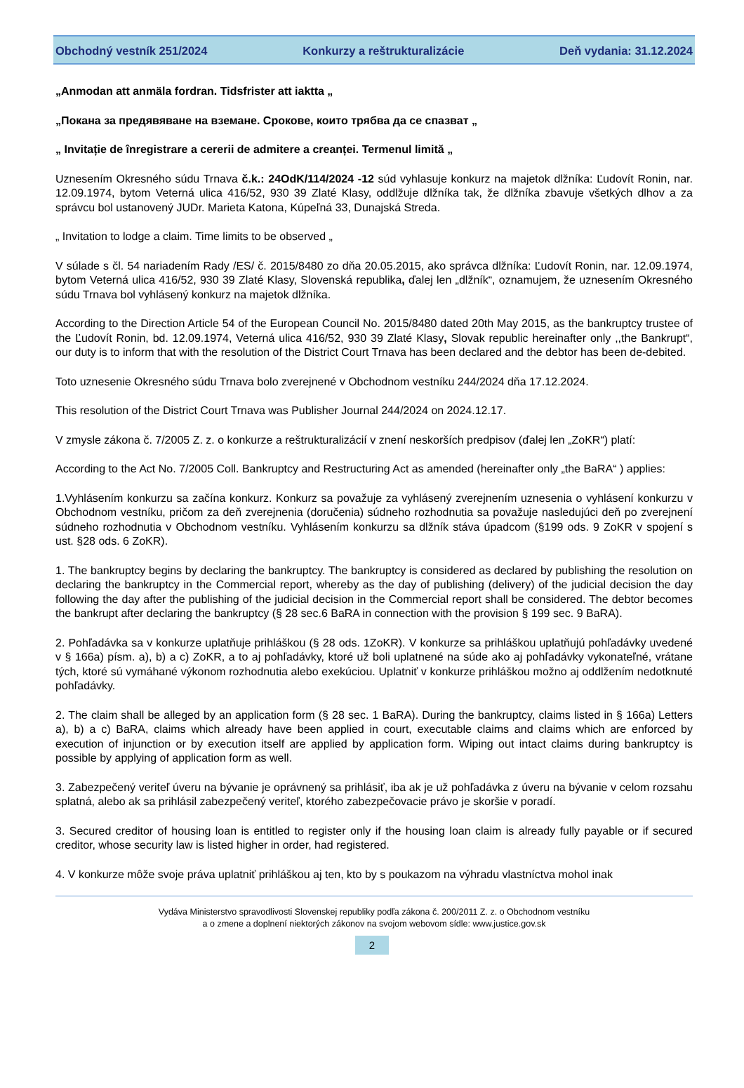Obchodný vestník 251/2024 Konkurzy a reštrukturalizácie Deň vydania: 31.12.2024
„Anmodan att anmäla fordran. Tidsfrister att iaktta „
„Покана за предявяване на вземане. Срокове, които трябва да се спазват „
„ Invitație de înregistrare a cererii de admitere a creanței. Termenul limită „
Uznesením Okresného súdu Trnava č.k.: 24OdK/114/2024 -12 súd vyhlasuje konkurz na majetok dlžníka: Ľudovít Ronin, nar. 12.09.1974, bytom Veterná ulica 416/52, 930 39 Zlaté Klasy, oddlžuje dlžníka tak, že dlžníka zbavuje všetkých dlhov a za správcu bol ustanovený JUDr. Marieta Katona, Kúpeľná 33, Dunajská Streda.
„ Invitation to lodge a claim. Time limits to be observed „
V súlade s čl. 54 nariadením Rady /ES/ č. 2015/8480 zo dňa 20.05.2015, ako správca dlžníka: Ľudovít Ronin, nar. 12.09.1974, bytom Veterná ulica 416/52, 930 39 Zlaté Klasy, Slovenská republika, ďalej len „dlžník“, oznamujem, že uznesením Okresného súdu Trnava bol vyhlásený konkurz na majetok dlžníka.
According to the Direction Article 54 of the European Council No. 2015/8480 dated 20th May 2015, as the bankruptcy trustee of the Ľudovít Ronin, bd. 12.09.1974, Veterná ulica 416/52, 930 39 Zlaté Klasy, Slovak republic hereinafter only ,,the Bankrupt“, our duty is to inform that with the resolution of the District Court Trnava has been declared and the debtor has been de-debited.
Toto uznesenie Okresného súdu Trnava bolo zverejnené v Obchodnom vestníku 244/2024 dňa 17.12.2024.
This resolution of the District Court Trnava was Publisher Journal 244/2024 on 2024.12.17.
V zmysle zákona č. 7/2005 Z. z. o konkurze a reštrukturalizácií v znení neskorších predpisov (ďalej len „ZoKR“) platí:
According to the Act No. 7/2005 Coll. Bankruptcy and Restructuring Act as amended (hereinafter only „the BaRA“ ) applies:
1.Vyhlásením konkurzu sa začína konkurz. Konkurz sa považuje za vyhlásený zverejnením uznesenia o vyhlásení konkurzu v Obchodnom vestníku, pričom za deň zverejnenia (doručenia) súdneho rozhodnutia sa považuje nasledujúci deň po zverejnení súdneho rozhodnutia v Obchodnom vestníku. Vyhlásením konkurzu sa dlžník stáva úpadcom (§199 ods. 9 ZoKR v spojení s ust. §28 ods. 6 ZoKR).
1. The bankruptcy begins by declaring the bankruptcy. The bankruptcy is considered as declared by publishing the resolution on declaring the bankruptcy in the Commercial report, whereby as the day of publishing (delivery) of the judicial decision the day following the day after the publishing of the judicial decision in the Commercial report shall be considered. The debtor becomes the bankrupt after declaring the bankruptcy (§ 28 sec.6 BaRA in connection with the provision § 199 sec. 9 BaRA).
2. Pohľadávka sa v konkurze uplatňuje prihláškou (§ 28 ods. 1ZoKR). V konkurze sa prihláškou uplatňujú pohľadávky uvedené v § 166a) písm. a), b) a c) ZoKR, a to aj pohľadávky, ktoré už boli uplatnené na súde ako aj pohľadávky vykonateľné, vrátane tých, ktoré sú vymáhané výkonom rozhodnutia alebo exekúciou. Uplatniť v konkurze prihláškou možno aj oddlžením nedotknuté pohľadávky.
2. The claim shall be alleged by an application form (§ 28 sec. 1 BaRA). During the bankruptcy, claims listed in § 166a) Letters a), b) a c) BaRA, claims which already have been applied in court, executable claims and claims which are enforced by execution of injunction or by execution itself are applied by application form. Wiping out intact claims during bankruptcy is possible by applying of application form as well.
3. Zabezpečený veriteľ úveru na bývanie je oprávnený sa prihlásiť, iba ak je už pohľadávka z úveru na bývanie v celom rozsahu splatná, alebo ak sa prihlásil zabezpečený veriteľ, ktorého zabezpečovacie právo je skoršie v poradí.
3. Secured creditor of housing loan is entitled to register only if the housing loan claim is already fully payable or if secured creditor, whose security law is listed higher in order, had registered.
4. V konkurze môže svoje práva uplatniť prihláškou aj ten, kto by s poukazom na výhradu vlastníctva mohol inak
Vydáva Ministerstvo spravodlivosti Slovenskej republiky podľa zákona č. 200/2011 Z. z. o Obchodnom vestníku
a o zmene a doplnení niektorých zákonov na svojom webovom sídle: www.justice.gov.sk
2